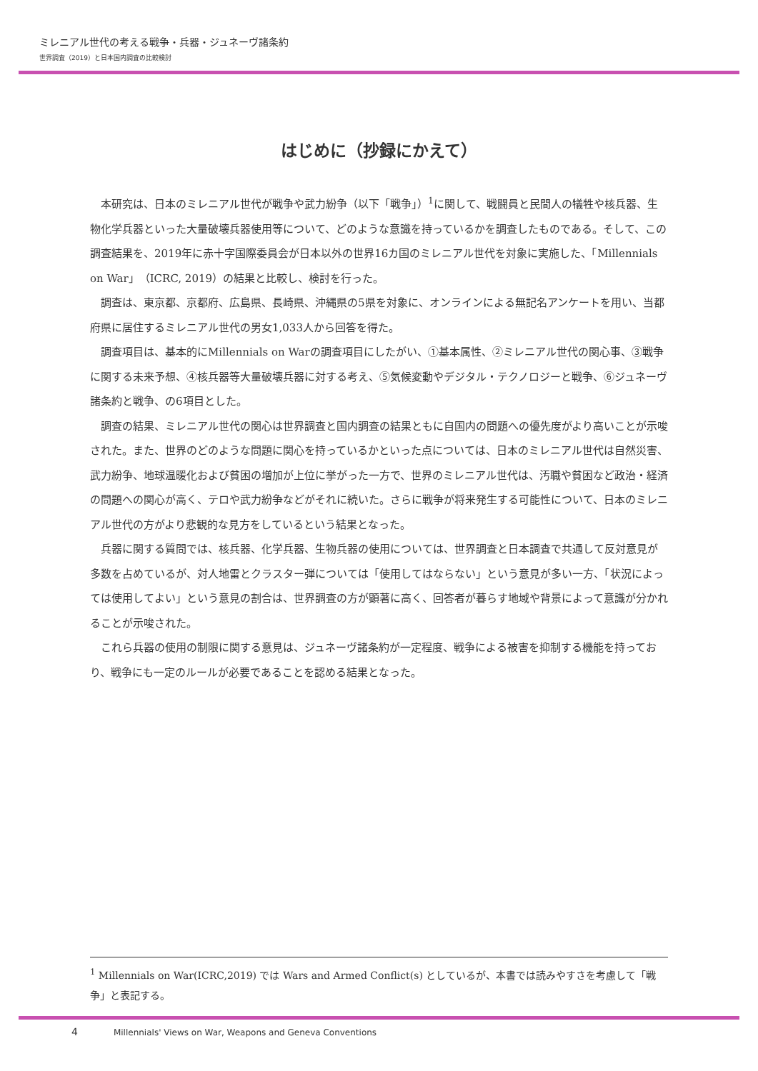ミレニアル世代の考える戦争・兵器・ジュネーヴ諸条約
世界調査（2019）と日本国内調査の比較検討
はじめに（抄録にかえて）
本研究は、日本のミレニアル世代が戦争や武力紛争（以下「戦争」）<sup>1</sup>に関して、戦闘員と民間人の犠牲や核兵器、生物化学兵器といった大量破壊兵器使用等について、どのような意識を持っているかを調査したものである。そして、この調査結果を、2019年に赤十字国際委員会が日本以外の世界16カ国のミレニアル世代を対象に実施した、「Millennials on War」（ICRC, 2019）の結果と比較し、検討を行った。
調査は、東京都、京都府、広島県、長崎県、沖縄県の5県を対象に、オンラインによる無記名アンケートを用い、当都府県に居住するミレニアル世代の男女1,033人から回答を得た。
調査項目は、基本的にMillennials on Warの調査項目にしたがい、①基本属性、②ミレニアル世代の関心事、③戦争に関する未来予想、④核兵器等大量破壊兵器に対する考え、⑤気候変動やデジタル・テクノロジーと戦争、⑥ジュネーヴ諸条約と戦争、の6項目とした。
調査の結果、ミレニアル世代の関心は世界調査と国内調査の結果ともに自国内の問題への優先度がより高いことが示唆された。また、世界のどのような問題に関心を持っているかといった点については、日本のミレニアル世代は自然災害、武力紛争、地球温暖化および貧困の増加が上位に挙がった一方で、世界のミレニアル世代は、汚職や貧困など政治・経済の問題への関心が高く、テロや武力紛争などがそれに続いた。さらに戦争が将来発生する可能性について、日本のミレニアル世代の方がより悲観的な見方をしているという結果となった。
兵器に関する質問では、核兵器、化学兵器、生物兵器の使用については、世界調査と日本調査で共通して反対意見が多数を占めているが、対人地雷とクラスター弾については「使用してはならない」という意見が多い一方、「状況によっては使用してよい」という意見の割合は、世界調査の方が顕著に高く、回答者が暮らす地域や背景によって意識が分かれることが示唆された。
これら兵器の使用の制限に関する意見は、ジュネーヴ諸条約が一定程度、戦争による被害を抑制する機能を持っており、戦争にも一定のルールが必要であることを認める結果となった。
<sup>1</sup> Millennials on War(ICRC,2019) では Wars and Armed Conflict(s) としているが、本書では読みやすさを考慮して「戦争」と表記する。
4 Millennials' Views on War, Weapons and Geneva Conventions